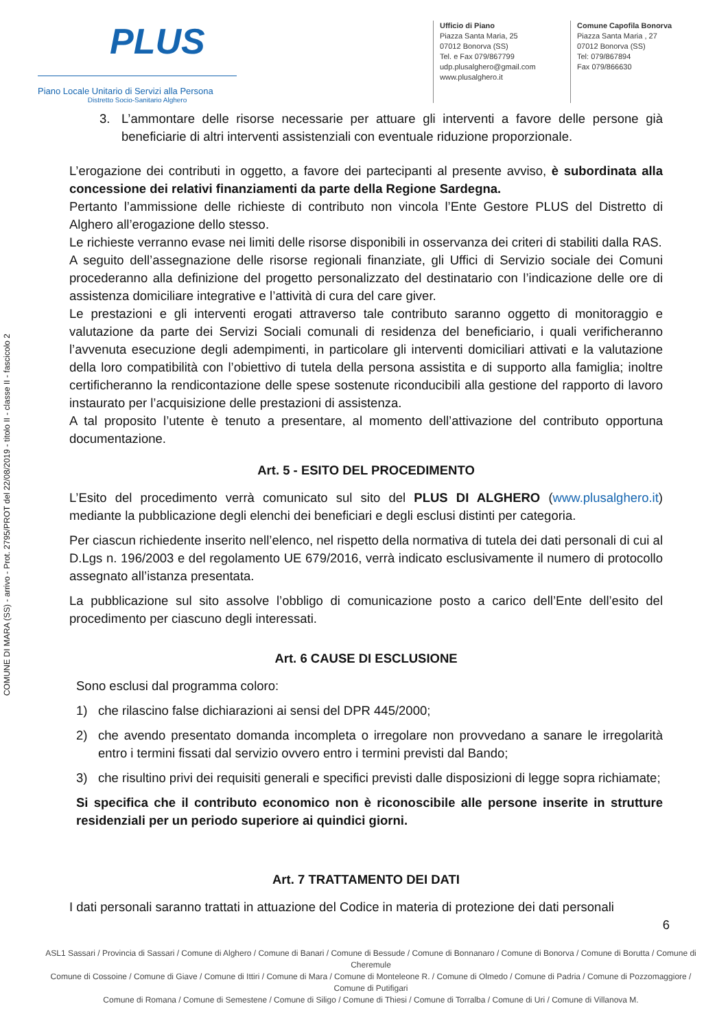COMUNE DI MARA (SS) - arrivo - Prot. 2795/PROT del 22/08/2019 - titolo II - classe II - fascicolo 2
PLUS
Piano Locale Unitario di Servizi alla Persona
Distretto Socio-Sanitario Alghero
Ufficio di Piano
Piazza Santa Maria, 25
07012 Bonorva (SS)
Tel. e Fax 079/867799
udp.plusalghero@gmail.com
www.plusalghero.it
Comune Capofila Bonorva
Piazza Santa Maria , 27
07012 Bonorva (SS)
Tel: 079/867894
Fax 079/866630
3. L’ammontare delle risorse necessarie per attuare gli interventi a favore delle persone già beneficiarie di altri interventi assistenziali con eventuale riduzione proporzionale.
L’erogazione dei contributi in oggetto, a favore dei partecipanti al presente avviso, è subordinata alla concessione dei relativi finanziamenti da parte della Regione Sardegna.
Pertanto l’ammissione delle richieste di contributo non vincola l’Ente Gestore PLUS del Distretto di Alghero all’erogazione dello stesso.
Le richieste verranno evase nei limiti delle risorse disponibili in osservanza dei criteri di stabiliti dalla RAS.
A seguito dell’assegnazione delle risorse regionali finanziate, gli Uffici di Servizio sociale dei Comuni procederanno alla definizione del progetto personalizzato del destinatario con l’indicazione delle ore di assistenza domiciliare integrative e l’attività di cura del care giver.
Le prestazioni e gli interventi erogati attraverso tale contributo saranno oggetto di monitoraggio e valutazione da parte dei Servizi Sociali comunali di residenza del beneficiario, i quali verificheranno l’avvenuta esecuzione degli adempimenti, in particolare gli interventi domiciliari attivati e la valutazione della loro compatibilità con l’obiettivo di tutela della persona assistita e di supporto alla famiglia; inoltre certificheranno la rendicontazione delle spese sostenute riconducibili alla gestione del rapporto di lavoro instaurato per l’acquisizione delle prestazioni di assistenza.
A tal proposito l’utente è tenuto a presentare, al momento dell’attivazione del contributo opportuna documentazione.
Art. 5 - ESITO DEL PROCEDIMENTO
L’Esito del procedimento verrà comunicato sul sito del PLUS DI ALGHERO (www.plusalghero.it) mediante la pubblicazione degli elenchi dei beneficiari e degli esclusi distinti per categoria.
Per ciascun richiedente inserito nell’elenco, nel rispetto della normativa di tutela dei dati personali di cui al D.Lgs n. 196/2003 e del regolamento UE 679/2016, verrà indicato esclusivamente il numero di protocollo assegnato all’istanza presentata.
La pubblicazione sul sito assolve l’obbligo di comunicazione posto a carico dell’Ente dell’esito del procedimento per ciascuno degli interessati.
Art. 6 CAUSE DI ESCLUSIONE
Sono esclusi dal programma coloro:
1) che rilascino false dichiarazioni ai sensi del DPR 445/2000;
2) che avendo presentato domanda incompleta o irregolare non provvedano a sanare le irregolarità entro i termini fissati dal servizio ovvero entro i termini previsti dal Bando;
3) che risultino privi dei requisiti generali e specifici previsti dalle disposizioni di legge sopra richiamate;
Si specifica che il contributo economico non è riconoscibile alle persone inserite in strutture residenziali per un periodo superiore ai quindici giorni.
Art. 7 TRATTAMENTO DEI DATI
I dati personali saranno trattati in attuazione del Codice in materia di protezione dei dati personali
6
ASL1 Sassari / Provincia di Sassari / Comune di Alghero / Comune di Banari / Comune di Bessude / Comune di Bonnanaro / Comune di Bonorva / Comune di Borutta / Comune di Cheremule
Comune di Cossoine / Comune di Giave / Comune di Ittiri / Comune di Mara / Comune di Monteleone R. / Comune di Olmedo / Comune di Padria / Comune di Pozzomaggiore / Comune di Putifigari
Comune di Romana / Comune di Semestene / Comune di Siligo / Comune di Thiesi / Comune di Torralba / Comune di Uri / Comune di Villanova M.